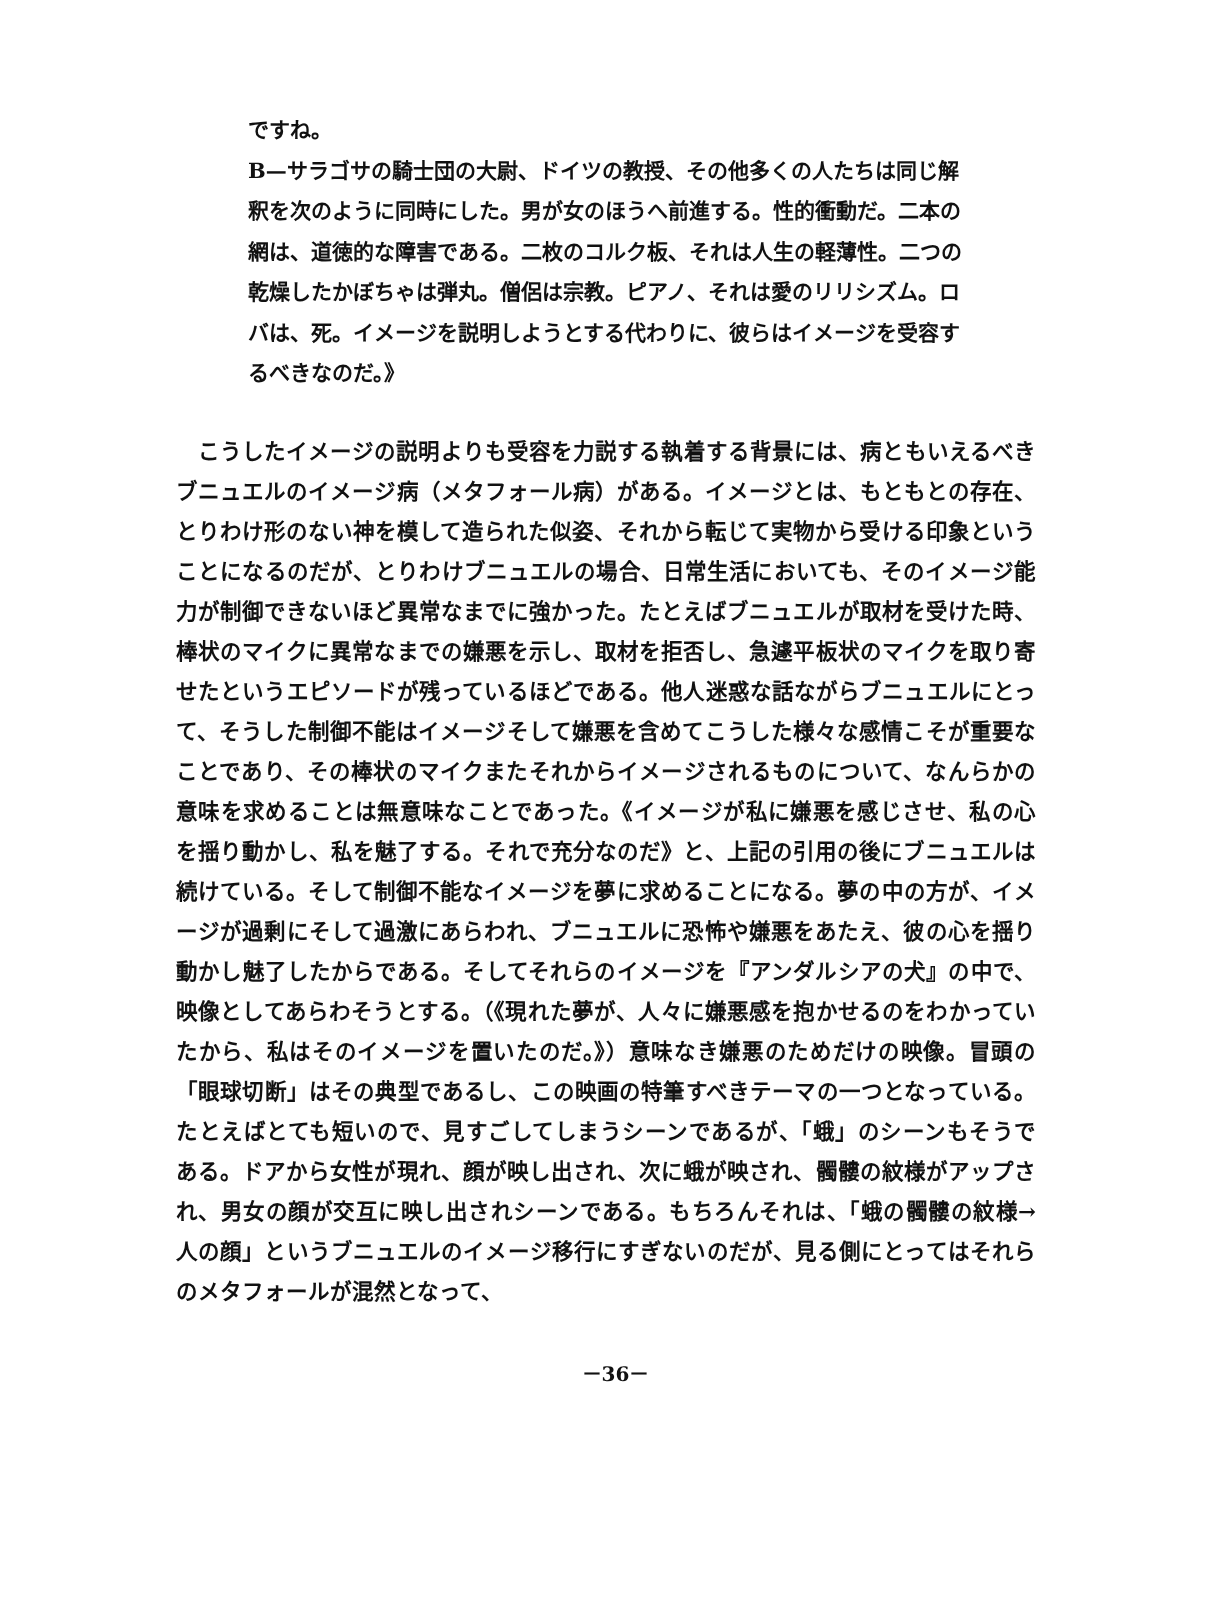ですね。
B—サラゴサの騎士団の大尉、ドイツの教授、その他多くの人たちは同じ解釈を次のように同時にした。男が女のほうへ前進する。性的衝動だ。二本の網は、道徳的な障害である。二枚のコルク板、それは人生の軽薄性。二つの乾燥したかぼちゃは弾丸。僧侶は宗教。ピアノ、それは愛のリリシズム。ロバは、死。イメージを説明しようとする代わりに、彼らはイメージを受容するべきなのだ。》
こうしたイメージの説明よりも受容を力説する執着する背景には、病ともいえるべきブニュエルのイメージ病（メタフォール病）がある。イメージとは、もともとの存在、とりわけ形のない神を模して造られた似姿、それから転じて実物から受ける印象ということになるのだが、とりわけブニュエルの場合、日常生活においても、そのイメージ能力が制御できないほど異常なまでに強かった。たとえばブニュエルが取材を受けた時、棒状のマイクに異常なまでの嫌悪を示し、取材を拒否し、急遽平板状のマイクを取り寄せたというエピソードが残っているほどである。他人迷惑な話ながらブニュエルにとって、そうした制御不能はイメージそして嫌悪を含めてこうした様々な感情こそが重要なことであり、その棒状のマイクまたそれからイメージされるものについて、なんらかの意味を求めることは無意味なことであった。《イメージが私に嫌悪を感じさせ、私の心を揺り動かし、私を魅了する。それで充分なのだ》と、上記の引用の後にブニュエルは続けている。そして制御不能なイメージを夢に求めることになる。夢の中の方が、イメージが過剰にそして過激にあらわれ、ブニュエルに恐怖や嫌悪をあたえ、彼の心を揺り動かし魅了したからである。そしてそれらのイメージを『アンダルシアの犬』の中で、映像としてあらわそうとする。（《現れた夢が、人々に嫌悪感を抱かせるのをわかっていたから、私はそのイメージを置いたのだ。》）意味なき嫌悪のためだけの映像。冒頭の「眼球切断」はその典型であるし、この映画の特筆すべきテーマの一つとなっている。たとえばとても短いので、見すごしてしまうシーンであるが、「蛾」のシーンもそうである。ドアから女性が現れ、顔が映し出され、次に蛾が映され、髑髏の紋様がアップされ、男女の顔が交互に映し出されシーンである。もちろんそれは、「蛾の髑髏の紋様→人の顔」というブニュエルのイメージ移行にすぎないのだが、見る側にとってはそれらのメタフォールが混然となって、
－36－